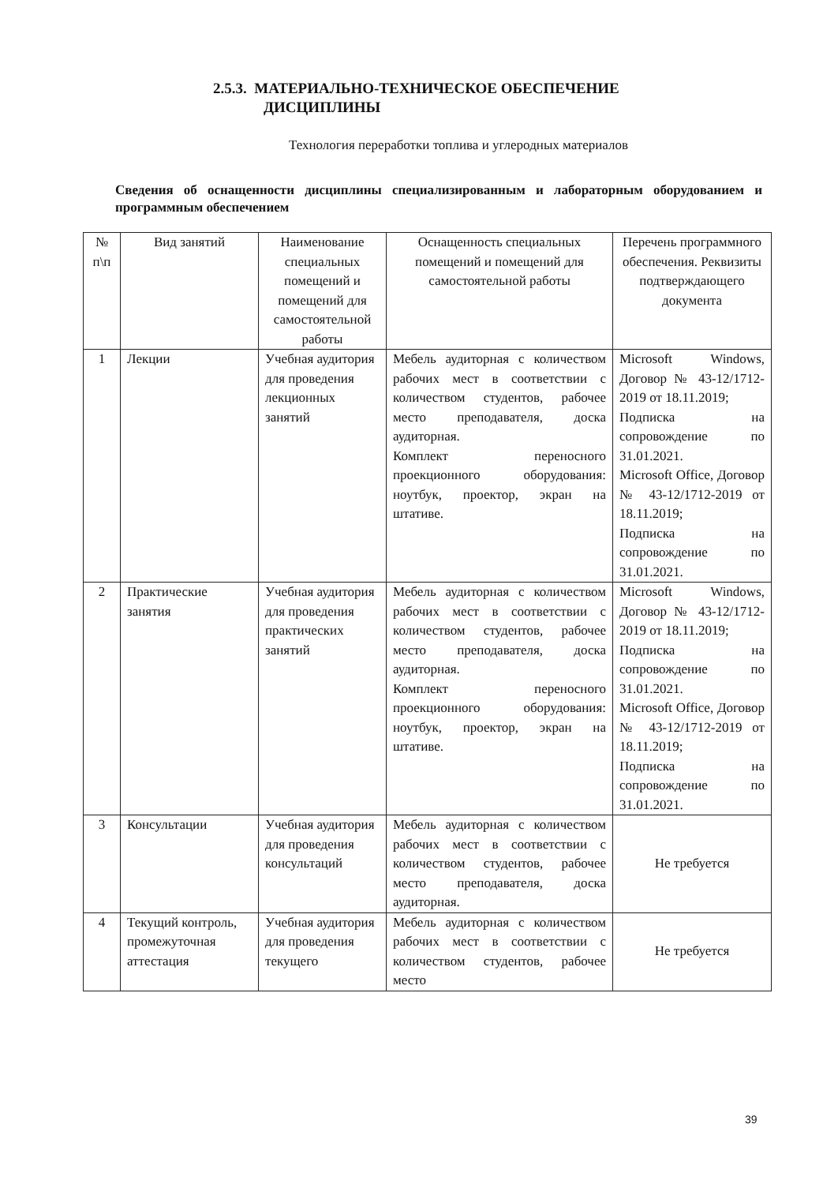2.5.3. МАТЕРИАЛЬНО-ТЕХНИЧЕСКОЕ ОБЕСПЕЧЕНИЕ
ДИСЦИПЛИНЫ
Технология переработки топлива и углеродных материалов
Сведения об оснащенности дисциплины специализированным и лабораторным оборудованием и программным обеспечением
| № п\п | Вид занятий | Наименование специальных помещений и помещений для самостоятельной работы | Оснащенность специальных помещений и помещений для самостоятельной работы | Перечень программного обеспечения. Реквизиты подтверждающего документа |
| --- | --- | --- | --- | --- |
| 1 | Лекции | Учебная аудитория для проведения лекционных занятий | Мебель аудиторная с количеством рабочих мест в соответствии с количеством студентов, рабочее место преподавателя, доска аудиторная. Комплект переносного проекционного оборудования: ноутбук, проектор, экран на штативе. | Microsoft Windows, Договор № 43-12/1712-2019 от 18.11.2019; Подписка на сопровождение по 31.01.2021. Microsoft Office, Договор № 43-12/1712-2019 от 18.11.2019; Подписка на сопровождение по 31.01.2021. |
| 2 | Практические занятия | Учебная аудитория для проведения практических занятий | Мебель аудиторная с количеством рабочих мест в соответствии с количеством студентов, рабочее место преподавателя, доска аудиторная. Комплект переносного проекционного оборудования: ноутбук, проектор, экран на штативе. | Microsoft Windows, Договор № 43-12/1712-2019 от 18.11.2019; Подписка на сопровождение по 31.01.2021. Microsoft Office, Договор № 43-12/1712-2019 от 18.11.2019; Подписка на сопровождение по 31.01.2021. |
| 3 | Консультации | Учебная аудитория для проведения консультаций | Мебель аудиторная с количеством рабочих мест в соответствии с количеством студентов, рабочее место преподавателя, доска аудиторная. | Не требуется |
| 4 | Текущий контроль, промежуточная аттестация | Учебная аудитория для проведения текущего | Мебель аудиторная с количеством рабочих мест в соответствии с количеством студентов, рабочее место | Не требуется |
39